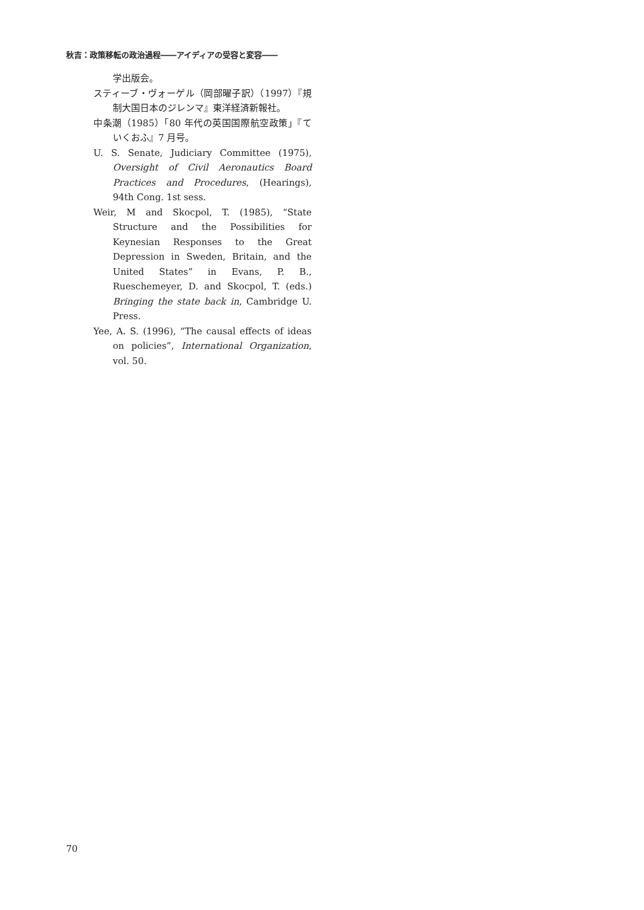秋吉：政策移転の政治過程――アイディアの受容と変容――
学出版会。
スティーブ・ヴォーゲル（岡部曜子訳）（1997）『規制大国日本のジレンマ』東洋経済新報社。
中条潮（1985）「80 年代の英国国際航空政策」『ていくおふ』7 月号。
U. S. Senate, Judiciary Committee (1975), Oversight of Civil Aeronautics Board Practices and Procedures, (Hearings), 94th Cong. 1st sess.
Weir, M and Skocpol, T. (1985), “State Structure and the Possibilities for Keynesian Responses to the Great Depression in Sweden, Britain, and the United States” in Evans, P. B., Rueschemeyer, D. and Skocpol, T. (eds.) Bringing the state back in, Cambridge U. Press.
Yee, A. S. (1996), “The causal effects of ideas on policies”, International Organization, vol. 50.
70